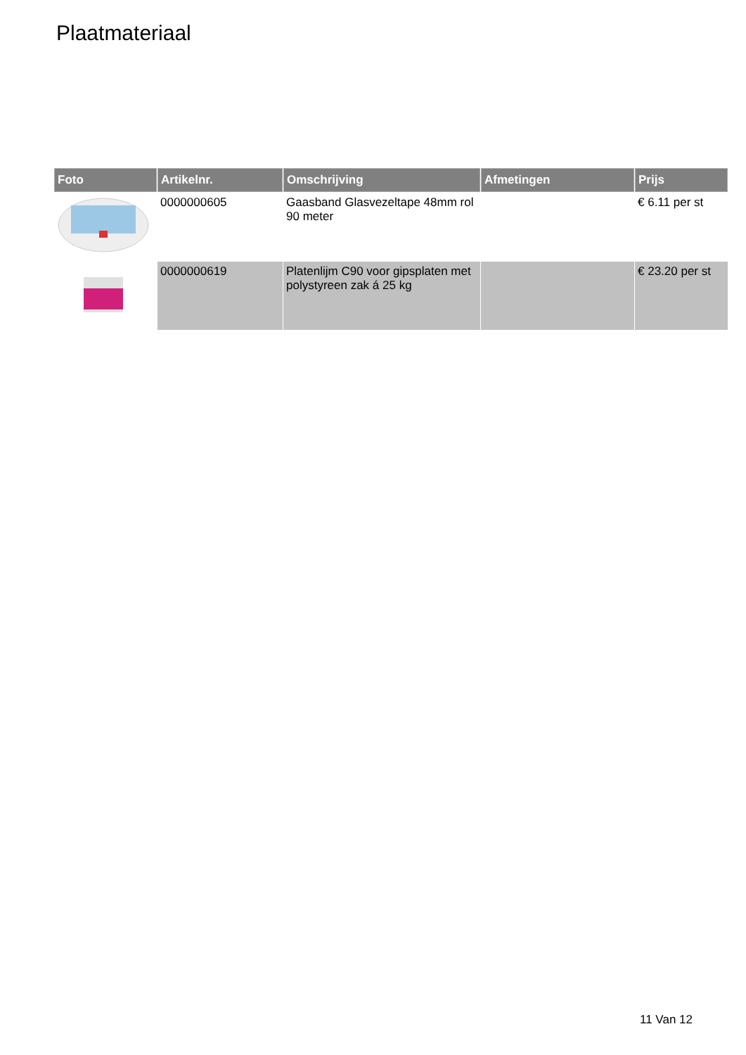Plaatmateriaal
| Foto | Artikelnr. | Omschrijving | Afmetingen | Prijs |
| --- | --- | --- | --- | --- |
| | 0000000605 | Gaasband Glasvezeltape 48mm rol 90 meter | | € 6.11 per st |
| | 0000000619 | Platenlijm C90 voor gipsplaten met polystyreen zak á 25 kg | | € 23.20 per st |
11 Van 12